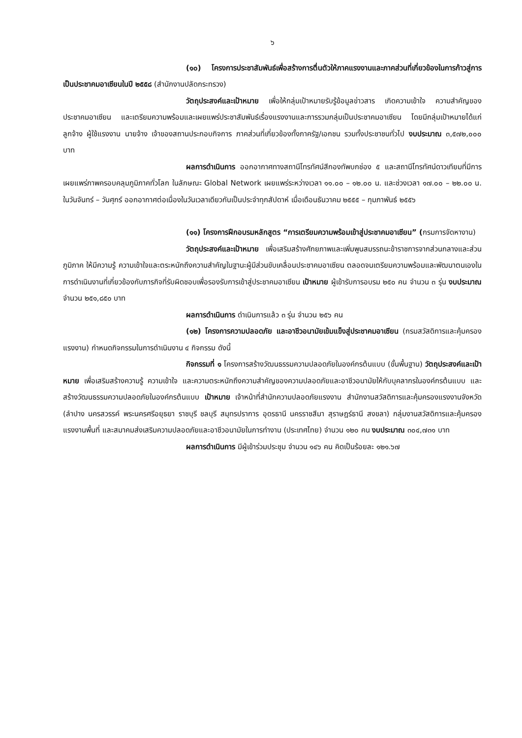๖
(๑๐) โครงการประชาสัมพันธ์เพื่อสร้างการตื่นตัวให้ภาคแรงงานและภาคส่วนที่เกี่ยวข้องในการก้าวสู่การเป็นประชาคมอาเซียนในปี ๒๕๕๘ (สำนักงานปลัดกระทรวง)
วัตถุประสงค์และเป้าหมาย เพื่อให้กลุ่มเป้าหมายรับรู้ข้อมูลข่าวสาร เกิดความเข้าใจ ความสำคัญของประชาคมอาเซียน และเตรียมความพร้อมและเผยแพร่ประชาสัมพันธ์เรื่องแรงงานและการรวมกลุ่มเป็นประชาคมอาเซียน โดยมีกลุ่มเป้าหมายได้แก่ ลูกจ้าง ผู้ใช้แรงงาน นายจ้าง เจ้าของสถานประกอบกิจการ ภาคส่วนที่เกี่ยวข้องทั้งภาครัฐ/เอกชน รวมทั้งประชาชนทั่วไป งบประมาณ ๓,๕๗๒,๐๐๐ บาท
ผลการดำเนินการ ออกอากาศทางสถานีโทรทัศน์สีกองทัพบกช่อง ๕ และสถานีโทรทัศน์ดาวเทียมที่มีการเผยแพร่ภาพครอบคลุมภูมิภาคทั่วโลก ในลักษณะ Global Network เผยแพร่ระหว่างเวลา ๑๑.๐๐ – ๑๒.๐๐ น. และช่วงเวลา ๑๗.๐๐ – ๒๒.๐๐ น. ในวันจันทร์ – วันศุกร์ ออกอากาศต่อเนื่องในวันเวลาเดียวกันเป็นประจำทุกสัปดาห์ เมื่อเดือนธันวาคม ๒๕๕๕ – กุมภาพันธ์ ๒๕๕๖
(๑๑) โครงการฝึกอบรมหลักสูตร “การเตรียมความพร้อมเข้าสู่ประชาคมอาเซียน” (กรมการจัดหางาน)
วัตถุประสงค์และเป้าหมาย เพื่อเสริมสร้างศักยภาพและเพิ่มพูนสมรรถนะข้าราชการจากส่วนกลางและส่วนภูมิภาค ให้มีความรู้ ความเข้าใจและตระหนักถึงความสำคัญในฐานะผู้มีส่วนขับเคลื่อนประชาคมอาเซียน ตลอดจนเตรียมความพร้อมและพัฒนาตนเองในการดำเนินงานที่เกี่ยวข้องกับภารกิจที่รับผิดชอบเพื่อรองรับการเข้าสู่ประชาคมอาเซียน เป้าหมาย ผู้เข้ารับการอบรม ๒๕๐ คน จำนวน ๓ รุ่น งบประมาณ จำนวน ๒๕๑,๘๕๐ บาท
ผลการดำเนินการ ดำเนินการแล้ว ๓ รุ่น จำนวน ๒๕๖ คน
(๑๒) โครงการความปลอดภัย และอาชีวอนามัยเข้มแข็งสู่ประชาคมอาเซียน (กรมสวัสดิการและคุ้มครองแรงงาน) กำหนดกิจกรรมในการดำเนินงาน ๔ กิจกรรม ดังนี้
กิจกรรมที่ ๑ โครงการสร้างวัฒนธรรมความปลอดภัยในองค์กรต้นแบบ (ขั้นพื้นฐาน) วัตถุประสงค์และเป้าหมาย เพื่อเสริมสร้างความรู้ ความเข้าใจ และความตระหนักถึงความสำคัญของความปลอดภัยและอาชีวอนามัยให้กับบุคลากรในองค์กรต้นแบบ และสร้างวัฒนธรรมความปลอดภัยในองค์กรต้นแบบ เป้าหมาย เจ้าหน้าที่สำนักความปลอดภัยแรงงาน สำนักงานสวัสดิการและคุ้มครองแรงงานจังหวัด (ลำปาง นครสวรรค์ พระนครศรีอยุธยา ราชบุรี ชลบุรี สมุทรปราการ อุดรธานี นครราชสีมา สุราษฎร์ธานี สงขลา) กลุ่มงานสวัสดิการและคุ้มครองแรงงานพื้นที่ และสมาคมส่งเสริมความปลอดภัยและอาชีวอนามัยในการทำงาน (ประเทศไทย) จำนวน ๑๒๐ คน งบประมาณ ๓๐๔,๗๓๑ บาท
ผลการดำเนินการ มีผู้เข้าร่วมประชุม จำนวน ๑๔๖ คน คิดเป็นร้อยละ ๑๒๑.๖๗